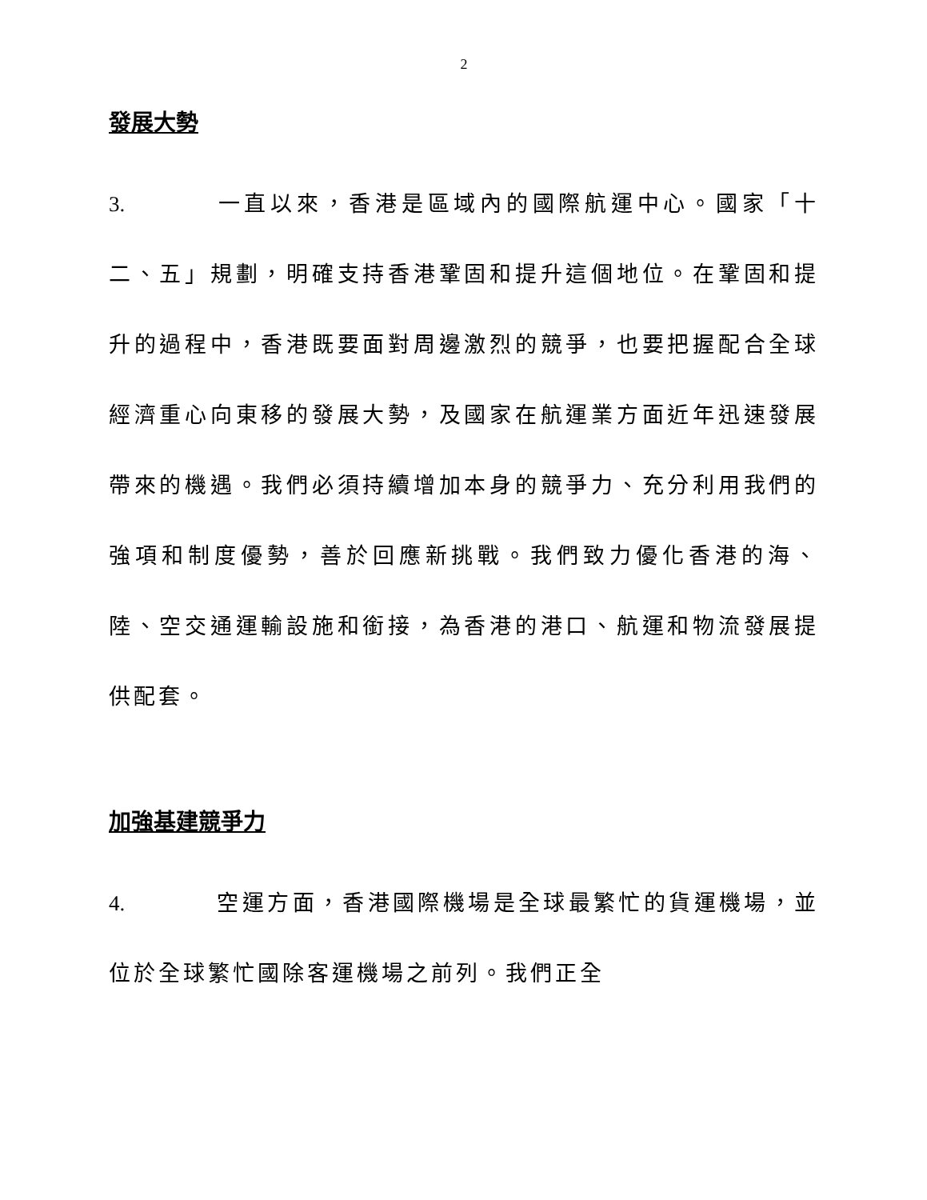2
發展大勢
3. 一直以來，香港是區域內的國際航運中心。國家「十二、五」規劃，明確支持香港鞏固和提升這個地位。在鞏固和提升的過程中，香港既要面對周邊激烈的競爭，也要把握配合全球經濟重心向東移的發展大勢，及國家在航運業方面近年迅速發展帶來的機遇。我們必須持續增加本身的競爭力、充分利用我們的強項和制度優勢，善於回應新挑戰。我們致力優化香港的海、陸、空交通運輸設施和銜接，為香港的港口、航運和物流發展提供配套。
加強基建競爭力
4. 空運方面，香港國際機場是全球最繁忙的貨運機場，並位於全球繁忙國除客運機場之前列。我們正全